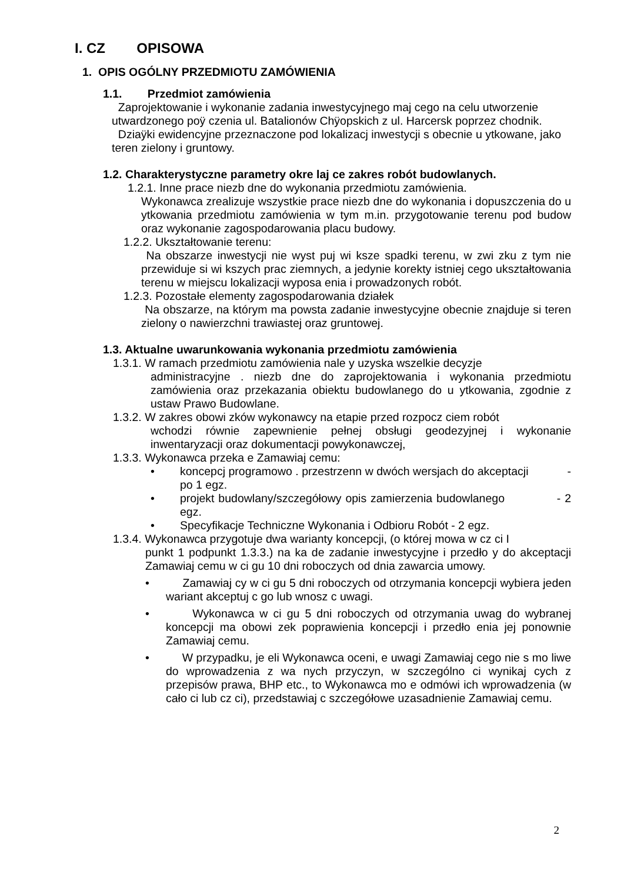I. CZ OPISOWA
1. OPIS OGÓLNY PRZEDMIOTU ZAMÓWIENIA
1.1. Przedmiot zamówienia
Zaprojektowanie i wykonanie zadania inwestycyjnego maj cego na celu utworzenie utwardzonego poÿ czenia ul. Batalionów Chÿopskich z ul. Harcersk poprzez chodnik.
Dziaÿki ewidencyjne przeznaczone pod lokalizacj inwestycji s obecnie u ytkowane, jako teren zielony i gruntowy.
1.2. Charakterystyczne parametry okre laj ce zakres robót budowlanych.
1.2.1. Inne prace niezb dne do wykonania przedmiotu zamówienia.
Wykonawca zrealizuje wszystkie prace niezb dne do wykonania i dopuszczenia do u ytkowania przedmiotu zamówienia w tym m.in. przygotowanie terenu pod budow oraz wykonanie zagospodarowania placu budowy.
1.2.2. Ukształtowanie terenu:
Na obszarze inwestycji nie wyst puj wi ksze spadki terenu, w zwi zku z tym nie przewiduje si wi kszych prac ziemnych, a jedynie korekty istniej cego ukształtowania terenu w miejscu lokalizacji wyposa enia i prowadzonych robót.
1.2.3. Pozostałe elementy zagospodarowania działek
Na obszarze, na którym ma powsta zadanie inwestycyjne obecnie znajduje si teren zielony o nawierzchni trawiastej oraz gruntowej.
1.3. Aktualne uwarunkowania wykonania przedmiotu zamówienia
1.3.1. W ramach przedmiotu zamówienia nale y uzyska wszelkie decyzje
administracyjne . niezb dne do zaprojektowania i wykonania przedmiotu zamówienia oraz przekazania obiektu budowlanego do u ytkowania, zgodnie z ustaw Prawo Budowlane.
1.3.2. W zakres obowi zków wykonawcy na etapie przed rozpocz ciem robót
wchodzi równie zapewnienie pełnej obsługi geodezyjnej i wykonanie inwentaryzacji oraz dokumentacji powykonawczej,
1.3.3. Wykonawca przeka e Zamawiaj cemu:
• koncepcj programowo . przestrzenn w dwóch wersjach do akceptacji - po 1 egz.
• projekt budowlany/szczegółowy opis zamierzenia budowlanego - 2 egz.
• Specyfikacje Techniczne Wykonania i Odbioru Robót - 2 egz.
1.3.4. Wykonawca przygotuje dwa warianty koncepcji, (o której mowa w cz ci I
punkt 1 podpunkt 1.3.3.) na ka de zadanie inwestycyjne i przedło y do akceptacji Zamawiaj cemu w ci gu 10 dni roboczych od dnia zawarcia umowy.
• Zamawiaj cy w ci gu 5 dni roboczych od otrzymania koncepcji wybiera jeden wariant akceptuj c go lub wnosz c uwagi.
• Wykonawca w ci gu 5 dni roboczych od otrzymania uwag do wybranej koncepcji ma obowi zek poprawienia koncepcji i przedło enia jej ponownie Zamawiaj cemu.
• W przypadku, je eli Wykonawca oceni, e uwagi Zamawiaj cego nie s mo liwe do wprowadzenia z wa nych przyczyn, w szczególno ci wynikaj cych z przepisów prawa, BHP etc., to Wykonawca mo e odmówi ich wprowadzenia (w cało ci lub cz ci), przedstawiaj c szczegółowe uzasadnienie Zamawiaj cemu.
2